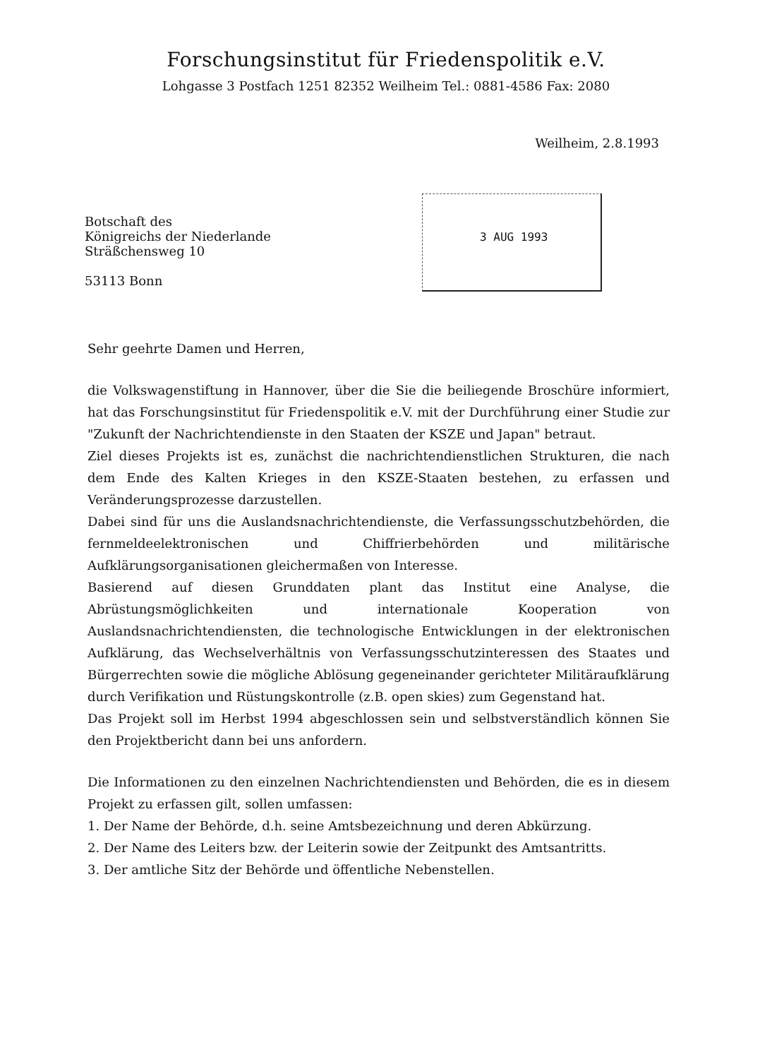Forschungsinstitut für Friedenspolitik e.V.
Lohgasse 3 Postfach 1251 82352 Weilheim Tel.: 0881-4586 Fax: 2080
Weilheim, 2.8.1993
3 AUG 1993
Botschaft des
Königreichs der Niederlande
Sträßchensweg 10
53113 Bonn
Sehr geehrte Damen und Herren,
die Volkswagenstiftung in Hannover, über die Sie die beiliegende Broschüre informiert, hat das Forschungsinstitut für Friedenspolitik e.V. mit der Durchführung einer Studie zur "Zukunft der Nachrichtendienste in den Staaten der KSZE und Japan" betraut.
Ziel dieses Projekts ist es, zunächst die nachrichtendienstlichen Strukturen, die nach dem Ende des Kalten Krieges in den KSZE-Staaten bestehen, zu erfassen und Veränderungsprozesse darzustellen.
Dabei sind für uns die Auslandsnachrichtendienste, die Verfassungsschutzbehörden, die fernmeldeelektronischen und Chiffrierbehörden und militärische Aufklärungsorganisationen gleichermaßen von Interesse.
Basierend auf diesen Grunddaten plant das Institut eine Analyse, die Abrüstungsmöglichkeiten und internationale Kooperation von Auslandsnachrichtendiensten, die technologische Entwicklungen in der elektronischen Aufklärung, das Wechselverhältnis von Verfassungsschutzinteressen des Staates und Bürgerrechten sowie die mögliche Ablösung gegeneinander gerichteter Militäraufklärung durch Verifikation und Rüstungskontrolle (z.B. open skies) zum Gegenstand hat.
Das Projekt soll im Herbst 1994 abgeschlossen sein und selbstverständlich können Sie den Projektbericht dann bei uns anfordern.
Die Informationen zu den einzelnen Nachrichtendiensten und Behörden, die es in diesem Projekt zu erfassen gilt, sollen umfassen:
1. Der Name der Behörde, d.h. seine Amtsbezeichnung und deren Abkürzung.
2. Der Name des Leiters bzw. der Leiterin sowie der Zeitpunkt des Amtsantritts.
3. Der amtliche Sitz der Behörde und öffentliche Nebenstellen.